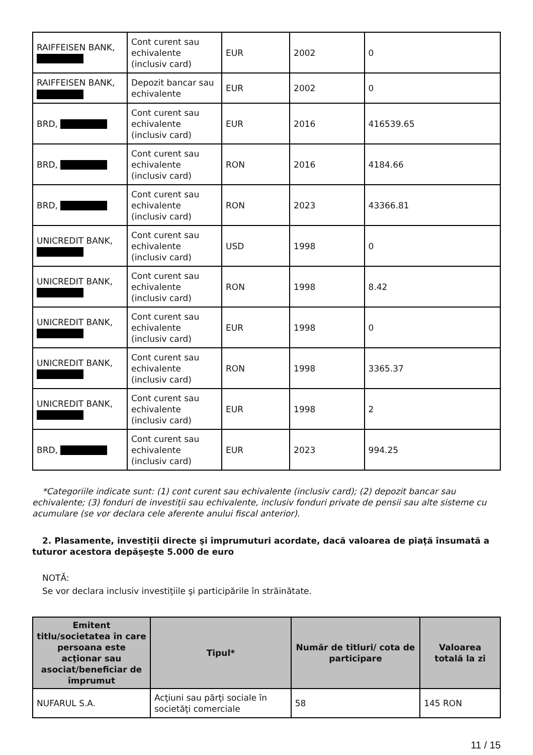| RAIFFEISEN BANK, | Cont curent sau echivalente (inclusiv card) | EUR | 2002 | 0 |
| RAIFFEISEN BANK, | Depozit bancar sau echivalente | EUR | 2002 | 0 |
| BRD, | Cont curent sau echivalente (inclusiv card) | EUR | 2016 | 416539.65 |
| BRD, | Cont curent sau echivalente (inclusiv card) | RON | 2016 | 4184.66 |
| BRD, | Cont curent sau echivalente (inclusiv card) | RON | 2023 | 43366.81 |
| UNICREDIT BANK, | Cont curent sau echivalente (inclusiv card) | USD | 1998 | 0 |
| UNICREDIT BANK, | Cont curent sau echivalente (inclusiv card) | RON | 1998 | 8.42 |
| UNICREDIT BANK, | Cont curent sau echivalente (inclusiv card) | EUR | 1998 | 0 |
| UNICREDIT BANK, | Cont curent sau echivalente (inclusiv card) | RON | 1998 | 3365.37 |
| UNICREDIT BANK, | Cont curent sau echivalente (inclusiv card) | EUR | 1998 | 2 |
| BRD, | Cont curent sau echivalente (inclusiv card) | EUR | 2023 | 994.25 |
*Categoriile indicate sunt: (1) cont curent sau echivalente (inclusiv card); (2) depozit bancar sau echivalente; (3) fonduri de investiţii sau echivalente, inclusiv fonduri private de pensii sau alte sisteme cu acumulare (se vor declara cele aferente anului fiscal anterior).
2. Plasamente, investiţii directe şi împrumuturi acordate, dacă valoarea de piaţă însumată a tuturor acestora depăşeşte 5.000 de euro
NOTĂ:
Se vor declara inclusiv investiţiile şi participările în străinătate.
| Emitent titlu/societatea în care persoana este acţionar sau asociat/beneficiar de împrumut | Tipul* | Număr de titluri/ cota de participare | Valoarea totală la zi |
| --- | --- | --- | --- |
| NUFARUL S.A. | Acţiuni sau părţi sociale în societăţi comerciale | 58 | 145 RON |
11 / 15